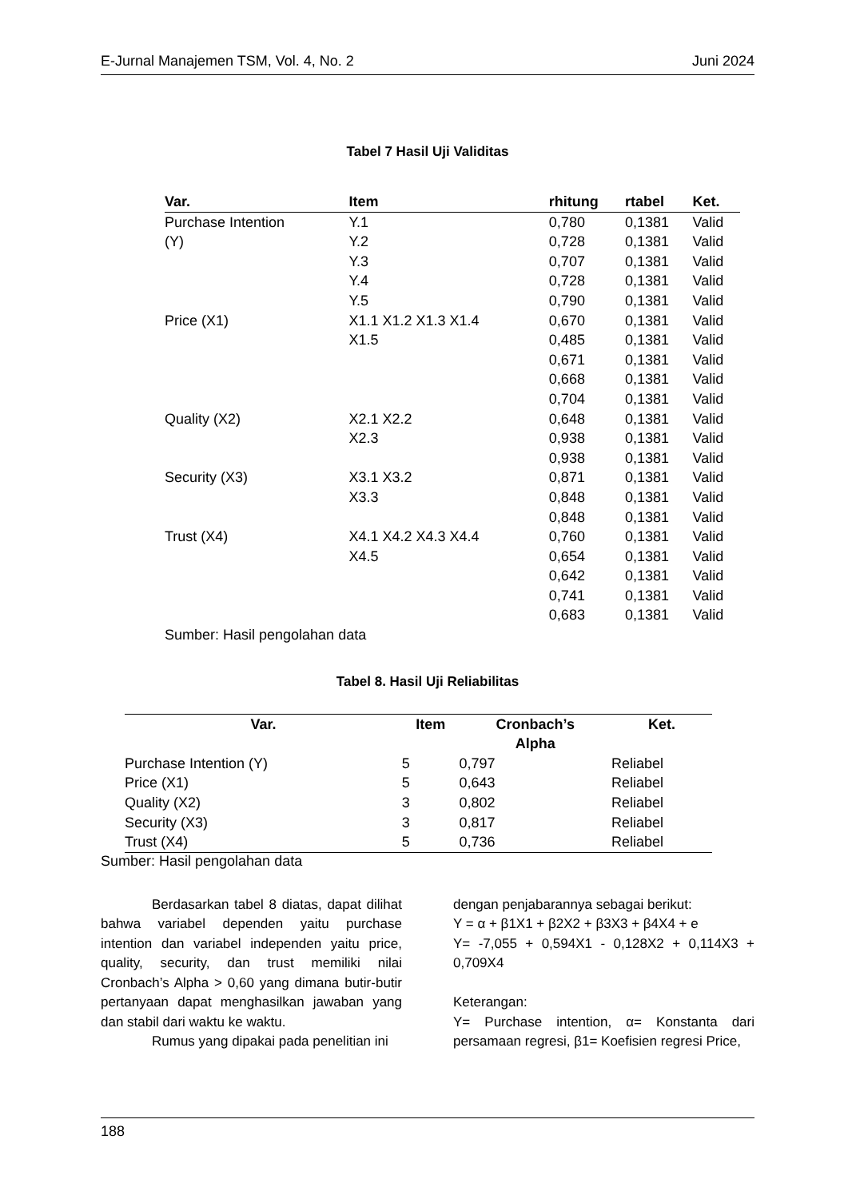E-Jurnal Manajemen TSM, Vol. 4, No. 2 Juni 2024
Tabel 7 Hasil Uji Validitas
| Var. | Item | rhitung | rtabel | Ket. |
| --- | --- | --- | --- | --- |
| Purchase Intention | Y.1 | 0,780 | 0,1381 | Valid |
| (Y) | Y.2 | 0,728 | 0,1381 | Valid |
| | Y.3 | 0,707 | 0,1381 | Valid |
| | Y.4 | 0,728 | 0,1381 | Valid |
| | Y.5 | 0,790 | 0,1381 | Valid |
| Price (X1) | X1.1 X1.2 X1.3 X1.4 | 0,670 | 0,1381 | Valid |
| | X1.5 | 0,485 | 0,1381 | Valid |
| | | 0,671 | 0,1381 | Valid |
| | | 0,668 | 0,1381 | Valid |
| | | 0,704 | 0,1381 | Valid |
| Quality (X2) | X2.1 X2.2 | 0,648 | 0,1381 | Valid |
| | X2.3 | 0,938 | 0,1381 | Valid |
| | | 0,938 | 0,1381 | Valid |
| Security (X3) | X3.1 X3.2 | 0,871 | 0,1381 | Valid |
| | X3.3 | 0,848 | 0,1381 | Valid |
| | | 0,848 | 0,1381 | Valid |
| Trust (X4) | X4.1 X4.2 X4.3 X4.4 | 0,760 | 0,1381 | Valid |
| | X4.5 | 0,654 | 0,1381 | Valid |
| | | 0,642 | 0,1381 | Valid |
| | | 0,741 | 0,1381 | Valid |
| | | 0,683 | 0,1381 | Valid |
| Sumber: Hasil pengolahan data | | | | |
Tabel 8. Hasil Uji Reliabilitas
| Var. | Item | Cronbach’s Alpha | Ket. |
| --- | --- | --- | --- |
| Purchase Intention (Y) | 5 | 0,797 | Reliabel |
| Price (X1) | 5 | 0,643 | Reliabel |
| Quality (X2) | 3 | 0,802 | Reliabel |
| Security (X3) | 3 | 0,817 | Reliabel |
| Trust (X4) | 5 | 0,736 | Reliabel |
Sumber: Hasil pengolahan data
Berdasarkan tabel 8 diatas, dapat dilihat bahwa variabel dependen yaitu purchase intention dan variabel independen yaitu price, quality, security, dan trust memiliki nilai Cronbach’s Alpha > 0,60 yang dimana butir-butir pertanyaan dapat menghasilkan jawaban yang dan stabil dari waktu ke waktu.
Rumus yang dipakai pada penelitian ini
dengan penjabarannya sebagai berikut:
Y = α + β1X1 + β2X2 + β3X3 + β4X4 + e
Y= -7,055 + 0,594X1 - 0,128X2 + 0,114X3 + 0,709X4
Keterangan:
Y= Purchase intention, α= Konstanta dari persamaan regresi, β1= Koefisien regresi Price,
188